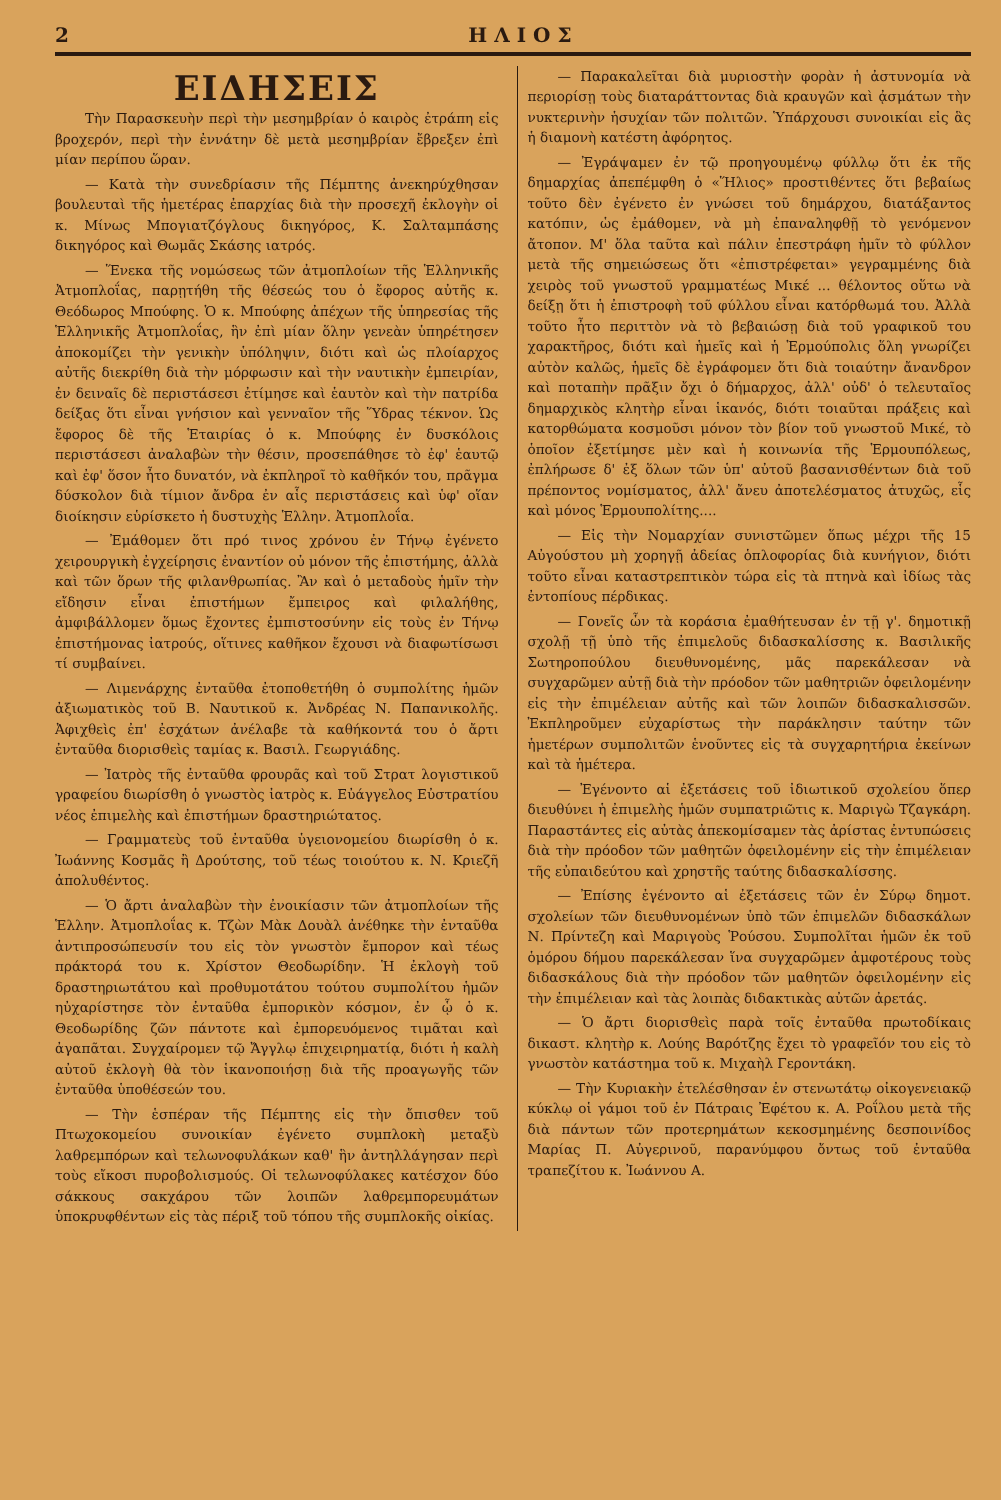2 Η Λ Ι Ο Σ
ΕΙΔΗΣΕΙΣ
Τὴν Παρασκευὴν περὶ τὴν μεσημβρίαν ὁ καιρὸς ἐτράπη εἰς βροχερόν, περὶ τὴν ἐννάτην δὲ μετὰ μεσημβρίαν ἔβρεξεν ἐπὶ μίαν περίπου ὥραν.
— Κατὰ τὴν συνεδρίασιν τῆς Πέμπτης ἀνεκηρύχθησαν βουλευταὶ τῆς ἡμετέρας ἐπαρχίας διὰ τὴν προσεχῆ ἐκλογὴν οἱ κ. Μίνως Μπογιατζόγλους δικηγόρος, Κ. Σαλταμπάσης δικηγόρος καὶ Θωμᾶς Σκάσης ιατρός.
— Ἕνεκα τῆς νομώσεως τῶν ἀτμοπλοίων τῆς Ἑλληνικῆς Ἀτμοπλοΐας, παρῃτήθη τῆς θέσεώς του ὁ ἔφορος αὐτῆς κ. Θεόδωρος Μπούφης. Ὁ κ. Μπούφης ἀπέχων τῆς ὑπηρεσίας τῆς Ἑλληνικῆς Ἀτμοπλοΐας, ἣν ἐπὶ μίαν ὅλην γενεὰν ὑπηρέτησεν ἀποκομίζει τὴν γενικὴν ὑπόληψιν, διότι καὶ ὡς πλοίαρχος αὐτῆς διεκρίθη διὰ τὴν μόρφωσιν καὶ τὴν ναυτικὴν ἐμπειρίαν, ἐν δειναῖς δὲ περιστάσεσι ἐτίμησε καὶ ἑαυτὸν καὶ τὴν πατρίδα δείξας ὅτι εἶναι γνήσιον καὶ γενναῖον τῆς Ὕδρας τέκνον. Ὡς ἔφορος δὲ τῆς Ἑταιρίας ὁ κ. Μπούφης ἐν δυσκόλοις περιστάσεσι ἀναλαβὼν τὴν θέσιν, προσεπάθησε τὸ ἐφ' ἑαυτῷ καὶ ἐφ' ὅσον ἦτο δυνατόν, νὰ ἐκπληροῖ τὸ καθῆκόν του, πρᾶγμα δύσκολον διὰ τίμιον ἄνδρα ἐν αἷς περιστάσεις καὶ ὑφ' οἵαν διοίκησιν εὑρίσκετο ἡ δυστυχὴς Ἑλλην. Ἀτμοπλοΐα.
— Ἐμάθομεν ὅτι πρό τινος χρόνου ἐν Τήνῳ ἐγένετο χειρουργικὴ ἐγχείρησις ἐναντίον οὐ μόνον τῆς ἐπιστήμης, ἀλλὰ καὶ τῶν ὅρων τῆς φιλανθρωπίας. Ἂν καὶ ὁ μεταδοὺς ἡμῖν τὴν εἴδησιν εἶναι ἐπιστήμων ἔμπειρος καὶ φιλαλήθης, ἀμφιβάλλομεν ὅμως ἔχοντες ἐμπιστοσύνην εἰς τοὺς ἐν Τήνῳ ἐπιστήμονας ἰατρούς, οἵτινες καθῆκον ἔχουσι νὰ διαφωτίσωσι τί συμβαίνει.
— Λιμενάρχης ἐνταῦθα ἐτοποθετήθη ὁ συμπολίτης ἡμῶν ἀξιωματικὸς τοῦ Β. Ναυτικοῦ κ. Ἀνδρέας Ν. Παπανικολῆς. Ἀφιχθεὶς ἐπ' ἐσχάτων ἀνέλαβε τὰ καθήκοντά του ὁ ἄρτι ἐνταῦθα διορισθεὶς ταμίας κ. Βασιλ. Γεωργιάδης.
— Ἰατρὸς τῆς ἐνταῦθα φρουρᾶς καὶ τοῦ Στρατ λογιστικοῦ γραφείου διωρίσθη ὁ γνωστὸς ἰατρὸς κ. Εὐάγγελος Εὐστρατίου νέος ἐπιμελὴς καὶ ἐπιστήμων δραστηριώτατος.
— Γραμματεὺς τοῦ ἐνταῦθα ὑγειονομείου διωρίσθη ὁ κ. Ἰωάννης Κοσμᾶς ἢ Δρούτσης, τοῦ τέως τοιούτου κ. Ν. Κριεζῆ ἀπολυθέντος.
— Ὁ ἄρτι ἀναλαβὼν τὴν ἐνοικίασιν τῶν ἀτμοπλοίων τῆς Ἑλλην. Ἀτμοπλοΐας κ. Τζὼν Μὰκ Δουὰλ ἀνέθηκε τὴν ἐνταῦθα ἀντιπροσώπευσίν του εἰς τὸν γνωστὸν ἔμπορον καὶ τέως πράκτορά του κ. Χρίστον Θεοδωρίδην. Ἡ ἐκλογὴ τοῦ δραστηριωτάτου καὶ προθυμοτάτου τούτου συμπολίτου ἡμῶν ηὐχαρίστησε τὸν ἐνταῦθα ἐμπορικὸν κόσμον, ἐν ᾧ ὁ κ. Θεοδωρίδης ζῶν πάντοτε καὶ ἐμπορευόμενος τιμᾶται καὶ ἀγαπᾶται. Συγχαίρομεν τῷ Ἄγγλῳ ἐπιχειρηματίᾳ, διότι ἡ καλὴ αὐτοῦ ἐκλογὴ θὰ τὸν ἱκανοποιήσῃ διὰ τῆς προαγωγῆς τῶν ἐνταῦθα ὑποθέσεών του.
— Τὴν ἑσπέραν τῆς Πέμπτης εἰς τὴν ὄπισθεν τοῦ Πτωχοκομείου συνοικίαν ἐγένετο συμπλοκὴ μεταξὺ λαθρεμπόρων καὶ τελωνοφυλάκων καθ' ἣν ἀντηλλάγησαν περὶ τοὺς εἴκοσι πυροβολισμούς. Οἱ τελωνοφύλακες κατέσχον δύο σάκκους σακχάρου τῶν λοιπῶν λαθρεμπορευμάτων ὑποκρυφθέντων εἰς τὰς πέριξ τοῦ τόπου τῆς συμπλοκῆς οἰκίας.
— Παρακαλεῖται διὰ μυριοστὴν φορὰν ἡ ἀστυνομία νὰ περιορίσῃ τοὺς διαταράττοντας διὰ κραυγῶν καὶ ᾀσμάτων τὴν νυκτερινὴν ἡσυχίαν τῶν πολιτῶν. Ὑπάρχουσι συνοικίαι εἰς ἃς ἡ διαμονὴ κατέστη ἀφόρητος.
— Ἐγράψαμεν ἐν τῷ προηγουμένῳ φύλλῳ ὅτι ἐκ τῆς δημαρχίας ἀπεπέμφθη ὁ «Ἥλιος» προστιθέντες ὅτι βεβαίως τοῦτο δὲν ἐγένετο ἐν γνώσει τοῦ δημάρχου, διατάξαντος κατόπιν, ὡς ἐμάθομεν, νὰ μὴ ἐπαναληφθῇ τὸ γενόμενον ἄτοπον. Μ' ὅλα ταῦτα καὶ πάλιν ἐπεστράφη ἡμῖν τὸ φύλλον μετὰ τῆς σημειώσεως ὅτι «ἐπιστρέφεται» γεγραμμένης διὰ χειρὸς τοῦ γνωστοῦ γραμματέως Μικέ ... θέλοντος οὕτω νὰ δείξῃ ὅτι ἡ ἐπιστροφὴ τοῦ φύλλου εἶναι κατόρθωμά του. Ἀλλὰ τοῦτο ἦτο περιττὸν νὰ τὸ βεβαιώσῃ διὰ τοῦ γραφικοῦ του χαρακτῆρος, διότι καὶ ἡμεῖς καὶ ἡ Ἑρμούπολις ὅλη γνωρίζει αὐτὸν καλῶς, ἡμεῖς δὲ ἐγράφομεν ὅτι διὰ τοιαύτην ἄνανδρον καὶ ποταπὴν πρᾶξιν ὄχι ὁ δήμαρχος, ἀλλ' οὐδ' ὁ τελευταῖος δημαρχικὸς κλητὴρ εἶναι ἱκανός, διότι τοιαῦται πράξεις καὶ κατορθώματα κοσμοῦσι μόνον τὸν βίον τοῦ γνωστοῦ Μικέ, τὸ ὁποῖον ἐξετίμησε μὲν καὶ ἡ κοινωνία τῆς Ἑρμουπόλεως, ἐπλήρωσε δ' ἐξ ὅλων τῶν ὑπ' αὐτοῦ βασανισθέντων διὰ τοῦ πρέποντος νομίσματος, ἀλλ' ἄνευ ἀποτελέσματος ἀτυχῶς, εἷς καὶ μόνος Ἑρμουπολίτης....
— Εἰς τὴν Νομαρχίαν συνιστῶμεν ὅπως μέχρι τῆς 15 Αὐγούστου μὴ χορηγῇ ἀδείας ὁπλοφορίας διὰ κυνήγιον, διότι τοῦτο εἶναι καταστρεπτικὸν τώρα εἰς τὰ πτηνὰ καὶ ἰδίως τὰς ἐντοπίους πέρδικας.
— Γονεῖς ὧν τὰ κοράσια ἐμαθήτευσαν ἐν τῇ γ'. δημοτικῇ σχολῇ τῇ ὑπὸ τῆς ἐπιμελοῦς διδασκαλίσσης κ. Βασιλικῆς Σωτηροπούλου διευθυνομένης, μᾶς παρεκάλεσαν νὰ συγχαρῶμεν αὐτῇ διὰ τὴν πρόοδον τῶν μαθητριῶν ὀφειλομένην εἰς τὴν ἐπιμέλειαν αὐτῆς καὶ τῶν λοιπῶν διδασκαλισσῶν. Ἐκπληροῦμεν εὐχαρίστως τὴν παράκλησιν ταύτην τῶν ἡμετέρων συμπολιτῶν ἑνοῦντες εἰς τὰ συγχαρητήρια ἐκείνων καὶ τὰ ἡμέτερα.
— Ἐγένοντο αἱ ἐξετάσεις τοῦ ἰδιωτικοῦ σχολείου ὅπερ διευθύνει ἡ ἐπιμελὴς ἡμῶν συμπατριῶτις κ. Μαριγὼ Τζαγκάρη. Παραστάντες εἰς αὐτὰς ἀπεκομίσαμεν τὰς ἀρίστας ἐντυπώσεις διὰ τὴν πρόοδον τῶν μαθητῶν ὀφειλομένην εἰς τὴν ἐπιμέλειαν τῆς εὐπαιδεύτου καὶ χρηστῆς ταύτης διδασκαλίσσης.
— Ἐπίσης ἐγένοντο αἱ ἐξετάσεις τῶν ἐν Σύρῳ δημοτ. σχολείων τῶν διευθυνομένων ὑπὸ τῶν ἐπιμελῶν διδασκάλων Ν. Πρίντεζη καὶ Μαριγοὺς Ῥούσου. Συμπολῖται ἡμῶν ἐκ τοῦ ὁμόρου δήμου παρεκάλεσαν ἵνα συγχαρῶμεν ἀμφοτέρους τοὺς διδασκάλους διὰ τὴν πρόοδον τῶν μαθητῶν ὀφειλομένην εἰς τὴν ἐπιμέλειαν καὶ τὰς λοιπὰς διδακτικὰς αὐτῶν ἀρετάς.
— Ὁ ἄρτι διορισθεὶς παρὰ τοῖς ἐνταῦθα πρωτοδίκαις δικαστ. κλητὴρ κ. Λούης Βαρότζης ἔχει τὸ γραφεῖόν του εἰς τὸ γνωστὸν κατάστημα τοῦ κ. Μιχαὴλ Γεροντάκη.
— Τὴν Κυριακὴν ἐτελέσθησαν ἐν στενωτάτῳ οἰκογενειακῷ κύκλῳ οἱ γάμοι τοῦ ἐν Πάτραις Ἐφέτου κ. Α. Ροΐλου μετὰ τῆς διὰ πάντων τῶν προτερημάτων κεκοσμημένης δεσποινίδος Μαρίας Π. Αὐγερινοῦ, παρανύμφου ὄντως τοῦ ἐνταῦθα τραπεζίτου κ. Ἰωάννου Α.